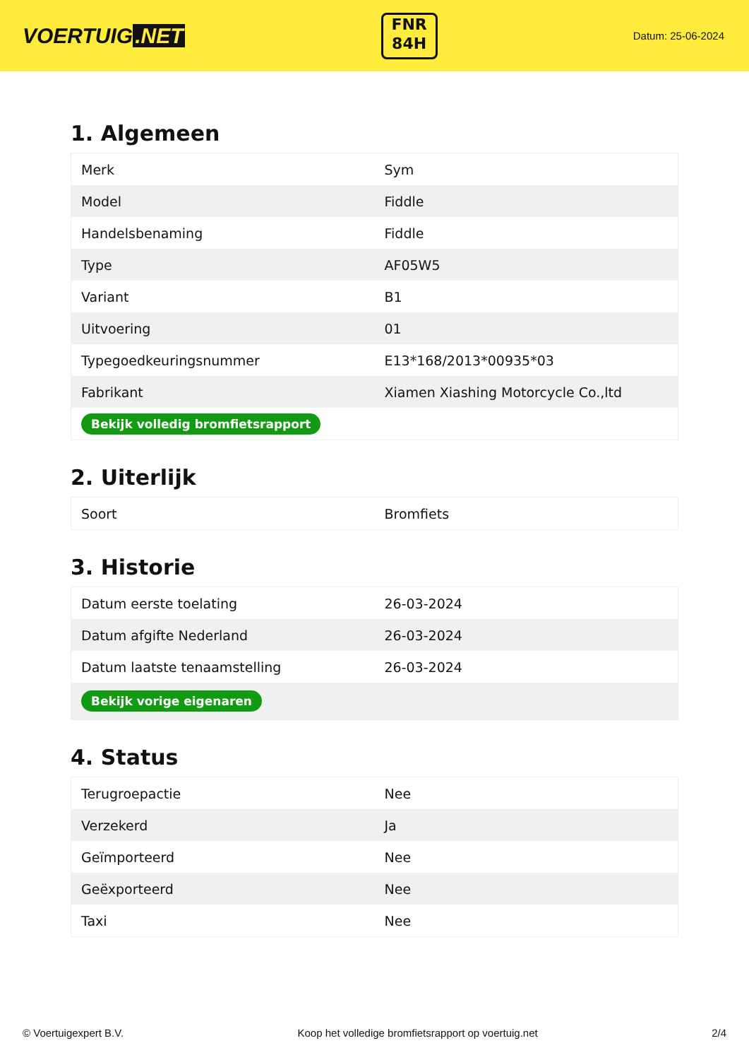VOERTUIG.NET
FNR
84H
Datum: 25-06-2024
1. Algemeen
| Merk | Sym |
| Model | Fiddle |
| Handelsbenaming | Fiddle |
| Type | AF05W5 |
| Variant | B1 |
| Uitvoering | 01 |
| Typegoedkeuringsnummer | E13*168/2013*00935*03 |
| Fabrikant | Xiamen Xiashing Motorcycle Co.,ltd |
| Bekijk volledig bromfietsrapport | |
2. Uiterlijk
| Soort | Bromfiets |
3. Historie
| Datum eerste toelating | 26-03-2024 |
| Datum afgifte Nederland | 26-03-2024 |
| Datum laatste tenaamstelling | 26-03-2024 |
| Bekijk vorige eigenaren | |
4. Status
| Terugroepactie | Nee |
| Verzekerd | Ja |
| Geïmporteerd | Nee |
| Geëxporteerd | Nee |
| Taxi | Nee |
© Voertuigexpert B.V. Koop het volledige bromfietsrapport op voertuig.net 2/4